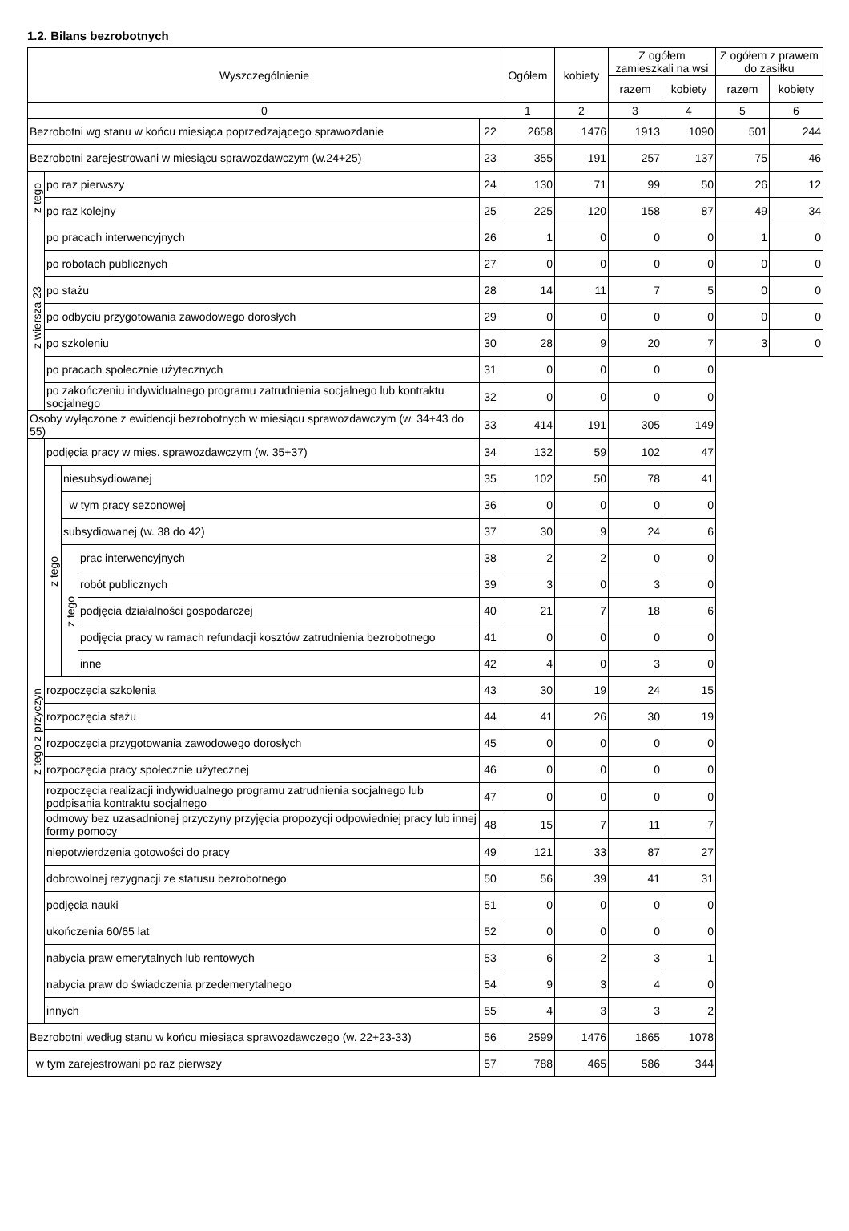1.2. Bilans bezrobotnych
| Wyszczególnienie | | | | | Ogółem | kobiety | Z ogółem zamieszkali na wsi | | Z ogółem z prawem do zasiłku | |
| --- | --- | --- | --- | --- | --- | --- | --- | --- | --- | --- |
| | | | | | | | razem | kobiety | razem | kobiety |
| 0 | | | | | 1 | 2 | 3 | 4 | 5 | 6 |
| Bezrobotni wg stanu w końcu miesiąca poprzedzającego sprawozdanie | | | | 22 | 2658 | 1476 | 1913 | 1090 | 501 | 244 |
| Bezrobotni zarejestrowani w miesiącu sprawozdawczym (w.24+25) | | | | 23 | 355 | 191 | 257 | 137 | 75 | 46 |
| z tego | po raz pierwszy | | | 24 | 130 | 71 | 99 | 50 | 26 | 12 |
| | po raz kolejny | | | 25 | 225 | 120 | 158 | 87 | 49 | 34 |
| z wiersza 23 | po pracach interwencyjnych | | | 26 | 1 | 0 | 0 | 0 | 1 | 0 |
| | po robotach publicznych | | | 27 | 0 | 0 | 0 | 0 | 0 | 0 |
| | po stażu | | | 28 | 14 | 11 | 7 | 5 | 0 | 0 |
| | po odbyciu przygotowania zawodowego dorosłych | | | 29 | 0 | 0 | 0 | 0 | 0 | 0 |
| | po szkoleniu | | | 30 | 28 | 9 | 20 | 7 | 3 | 0 |
| | po pracach społecznie użytecznych | | | 31 | 0 | 0 | 0 | 0 | | |
| | po zakończeniu indywidualnego programu zatrudnienia socjalnego lub kontraktu socjalnego | | | 32 | 0 | 0 | 0 | 0 | | |
| Osoby wyłączone z ewidencji bezrobotnych w miesiącu sprawozdawczym (w. 34+43 do 55) | | | | 33 | 414 | 191 | 305 | 149 | | |
| z tego z przyczyn | podjęcia pracy w mies. sprawozdawczym (w. 35+37) | | | 34 | 132 | 59 | 102 | 47 | | |
| | z tego | niesubsydiowanej | | 35 | 102 | 50 | 78 | 41 | | |
| | | w tym pracy sezonowej | | 36 | 0 | 0 | 0 | 0 | | |
| | | subsydiowanej (w. 38 do 42) | | 37 | 30 | 9 | 24 | 6 | | |
| | | z tego | prac interwencyjnych | 38 | 2 | 2 | 0 | 0 | | |
| | | | robót publicznych | 39 | 3 | 0 | 3 | 0 | | |
| | | | podjęcia działalności gospodarczej | 40 | 21 | 7 | 18 | 6 | | |
| | | | podjęcia pracy w ramach refundacji kosztów zatrudnienia bezrobotnego | 41 | 0 | 0 | 0 | 0 | | |
| | | | inne | 42 | 4 | 0 | 3 | 0 | | |
| | rozpoczęcia szkolenia | | | 43 | 30 | 19 | 24 | 15 | | |
| | rozpoczęcia stażu | | | 44 | 41 | 26 | 30 | 19 | | |
| | rozpoczęcia przygotowania zawodowego dorosłych | | | 45 | 0 | 0 | 0 | 0 | | |
| | rozpoczęcia pracy społecznie użytecznej | | | 46 | 0 | 0 | 0 | 0 | | |
| | rozpoczęcia realizacji indywidualnego programu zatrudnienia socjalnego lub podpisania kontraktu socjalnego | | | 47 | 0 | 0 | 0 | 0 | | |
| | odmowy bez uzasadnionej przyczyny przyjęcia propozycji odpowiedniej pracy lub innej formy pomocy | | | 48 | 15 | 7 | 11 | 7 | | |
| | niepotwierdzenia gotowości do pracy | | | 49 | 121 | 33 | 87 | 27 | | |
| | dobrowolnej rezygnacji ze statusu bezrobotnego | | | 50 | 56 | 39 | 41 | 31 | | |
| | podjęcia nauki | | | 51 | 0 | 0 | 0 | 0 | | |
| | ukończenia 60/65 lat | | | 52 | 0 | 0 | 0 | 0 | | |
| | nabycia praw emerytalnych lub rentowych | | | 53 | 6 | 2 | 3 | 1 | | |
| | nabycia praw do świadczenia przedemerytalnego | | | 54 | 9 | 3 | 4 | 0 | | |
| | innych | | | 55 | 4 | 3 | 3 | 2 | | |
| Bezrobotni według stanu w końcu miesiąca sprawozdawczego (w. 22+23-33) | | | | 56 | 2599 | 1476 | 1865 | 1078 | | |
| w tym zarejestrowani po raz pierwszy | | | | 57 | 788 | 465 | 586 | 344 | | |